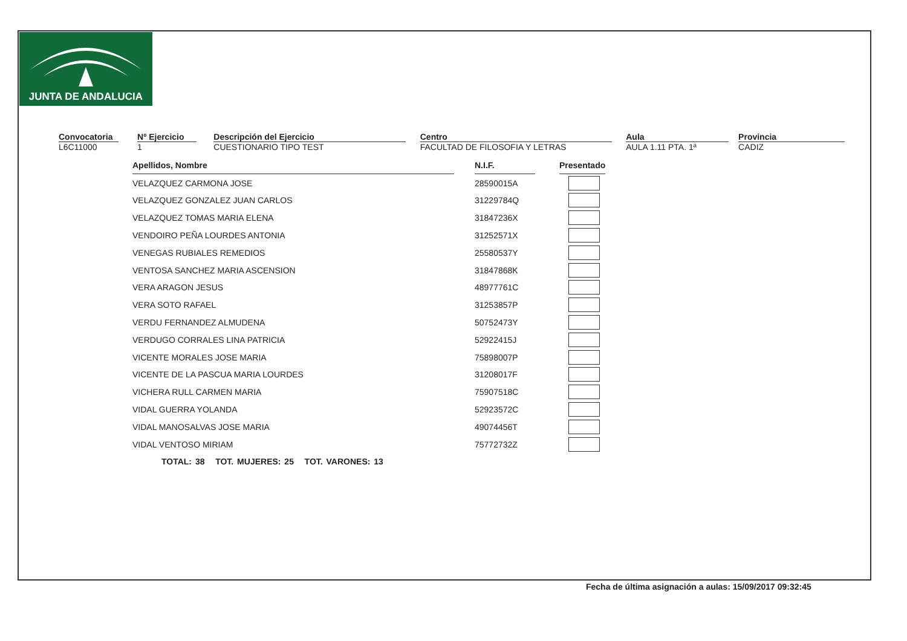JUNTA DE ANDALUCIA
| Convocatoria | | Nº Ejercicio | | Descripción del Ejercicio | | Centro | | Aula | | Provincia |
| L6C11000 | | 1 | | CUESTIONARIO TIPO TEST | | FACULTAD DE FILOSOFIA Y LETRAS | | AULA 1.11 PTA. 1ª | | CADIZ |
| Apellidos, Nombre | | N.I.F. | | Presentado |
| VELAZQUEZ CARMONA JOSE | | 28590015A | | |
| VELAZQUEZ GONZALEZ JUAN CARLOS | | 31229784Q | | |
| VELAZQUEZ TOMAS MARIA ELENA | | 31847236X | | |
| VENDOIRO PEÑA LOURDES ANTONIA | | 31252571X | | |
| VENEGAS RUBIALES REMEDIOS | | 25580537Y | | |
| VENTOSA SANCHEZ MARIA ASCENSION | | 31847868K | | |
| VERA ARAGON JESUS | | 48977761C | | |
| VERA SOTO RAFAEL | | 31253857P | | |
| VERDU FERNANDEZ ALMUDENA | | 50752473Y | | |
| VERDUGO CORRALES LINA PATRICIA | | 52922415J | | |
| VICENTE MORALES JOSE MARIA | | 75898007P | | |
| VICENTE DE LA PASCUA MARIA LOURDES | | 31208017F | | |
| VICHERA RULL CARMEN MARIA | | 75907518C | | |
| VIDAL GUERRA YOLANDA | | 52923572C | | |
| VIDAL MANOSALVAS JOSE MARIA | | 49074456T | | |
| VIDAL VENTOSO MIRIAM | | 75772732Z | | |
TOTAL: 38 TOT. MUJERES: 25 TOT. VARONES: 13
Fecha de última asignación a aulas: 15/09/2017 09:32:45